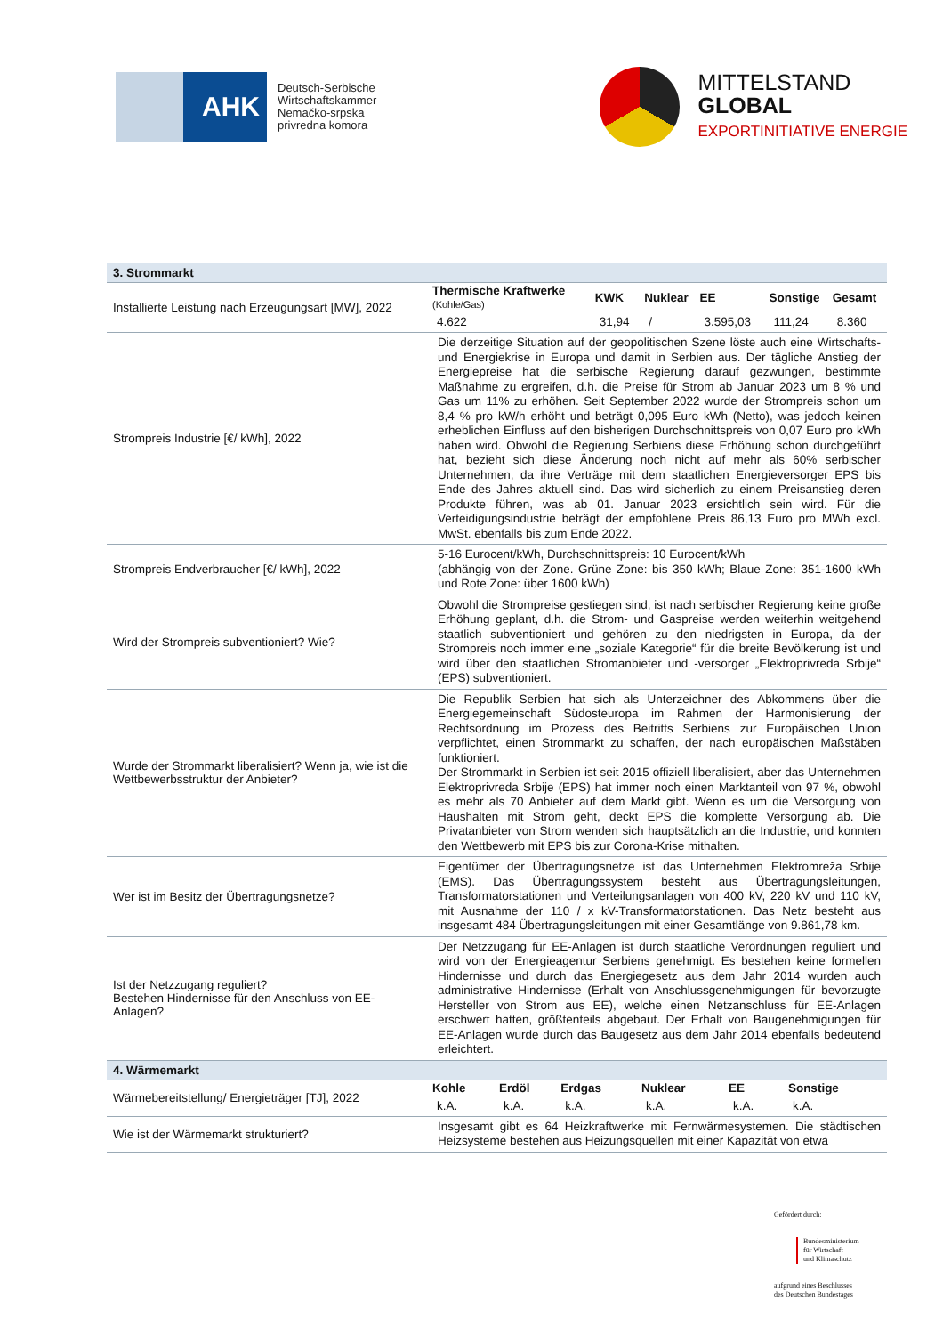AHK
Deutsch-Serbische
Wirtschaftskammer
Nemačko-srpska
privredna komora
MITTELSTAND
GLOBAL
EXPORTINITIATIVE ENERGIE
| 3. Strommarkt | |
| Installierte Leistung nach Erzeugungsart [MW], 2022 | / Thermische Kraftwerke (Kohle/Gas) / KWK / Nuklear / EE / Sonstige / Gesamt / / --- / --- / --- / --- / --- / --- / / 4.622 / 31,94 / / / 3.595,03 / 111,24 / 8.360 / |
| Strompreis Industrie [€/ kWh], 2022 | Die derzeitige Situation auf der geopolitischen Szene löste auch eine Wirtschafts- und Energiekrise in Europa und damit in Serbien aus. Der tägliche Anstieg der Energiepreise hat die serbische Regierung darauf gezwungen, bestimmte Maßnahme zu ergreifen, d.h. die Preise für Strom ab Januar 2023 um 8 % und Gas um 11% zu erhöhen. Seit September 2022 wurde der Strompreis schon um 8,4 % pro kW/h erhöht und beträgt 0,095 Euro kWh (Netto), was jedoch keinen erheblichen Einfluss auf den bisherigen Durchschnittspreis von 0,07 Euro pro kWh haben wird. Obwohl die Regierung Serbiens diese Erhöhung schon durchgeführt hat, bezieht sich diese Änderung noch nicht auf mehr als 60% serbischer Unternehmen, da ihre Verträge mit dem staatlichen Energieversorger EPS bis Ende des Jahres aktuell sind. Das wird sicherlich zu einem Preisanstieg deren Produkte führen, was ab 01. Januar 2023 ersichtlich sein wird. Für die Verteidigungsindustrie beträgt der empfohlene Preis 86,13 Euro pro MWh excl. MwSt. ebenfalls bis zum Ende 2022. |
| Strompreis Endverbraucher [€/ kWh], 2022 | 5-16 Eurocent/kWh, Durchschnittspreis: 10 Eurocent/kWh (abhängig von der Zone. Grüne Zone: bis 350 kWh; Blaue Zone: 351-1600 kWh und Rote Zone: über 1600 kWh) |
| Wird der Strompreis subventioniert? Wie? | Obwohl die Strompreise gestiegen sind, ist nach serbischer Regierung keine große Erhöhung geplant, d.h. die Strom- und Gaspreise werden weiterhin weitgehend staatlich subventioniert und gehören zu den niedrigsten in Europa, da der Strompreis noch immer eine „soziale Kategorie“ für die breite Bevölkerung ist und wird über den staatlichen Stromanbieter und -versorger „Elektroprivreda Srbije“ (EPS) subventioniert. |
| Wurde der Strommarkt liberalisiert? Wenn ja, wie ist die Wettbewerbsstruktur der Anbieter? | Die Republik Serbien hat sich als Unterzeichner des Abkommens über die Energiegemeinschaft Südosteuropa im Rahmen der Harmonisierung der Rechtsordnung im Prozess des Beitritts Serbiens zur Europäischen Union verpflichtet, einen Strommarkt zu schaffen, der nach europäischen Maßstäben funktioniert. Der Strommarkt in Serbien ist seit 2015 offiziell liberalisiert, aber das Unternehmen Elektroprivreda Srbije (EPS) hat immer noch einen Marktanteil von 97 %, obwohl es mehr als 70 Anbieter auf dem Markt gibt. Wenn es um die Versorgung von Haushalten mit Strom geht, deckt EPS die komplette Versorgung ab. Die Privatanbieter von Strom wenden sich hauptsätzlich an die Industrie, und konnten den Wettbewerb mit EPS bis zur Corona-Krise mithalten. |
| Wer ist im Besitz der Übertragungsnetze? | Eigentümer der Übertragungsnetze ist das Unternehmen Elektromreža Srbije (EMS). Das Übertragungssystem besteht aus Übertragungsleitungen, Transformatorstationen und Verteilungsanlagen von 400 kV, 220 kV und 110 kV, mit Ausnahme der 110 / x kV-Transformatorstationen. Das Netz besteht aus insgesamt 484 Übertragungsleitungen mit einer Gesamtlänge von 9.861,78 km. |
| Ist der Netzzugang reguliert? Bestehen Hindernisse für den Anschluss von EE-Anlagen? | Der Netzzugang für EE-Anlagen ist durch staatliche Verordnungen reguliert und wird von der Energieagentur Serbiens genehmigt. Es bestehen keine formellen Hindernisse und durch das Energiegesetz aus dem Jahr 2014 wurden auch administrative Hindernisse (Erhalt von Anschlussgenehmigungen für bevorzugte Hersteller von Strom aus EE), welche einen Netzanschluss für EE-Anlagen erschwert hatten, größtenteils abgebaut. Der Erhalt von Baugenehmigungen für EE-Anlagen wurde durch das Baugesetz aus dem Jahr 2014 ebenfalls bedeutend erleichtert. |
| 4. Wärmemarkt | |
| Wärmebereitstellung/ Energieträger [TJ], 2022 | / Kohle / Erdöl / Erdgas / Nuklear / EE / Sonstige / / --- / --- / --- / --- / --- / --- / / k.A. / k.A. / k.A. / k.A. / k.A. / k.A. / |
| Wie ist der Wärmemarkt strukturiert? | Insgesamt gibt es 64 Heizkraftwerke mit Fernwärmesystemen. Die städtischen Heizsysteme bestehen aus Heizungsquellen mit einer Kapazität von etwa |
Gefördert durch:
Bundesministerium
für Wirtschaft
und Klimaschutz
aufgrund eines Beschlusses
des Deutschen Bundestages